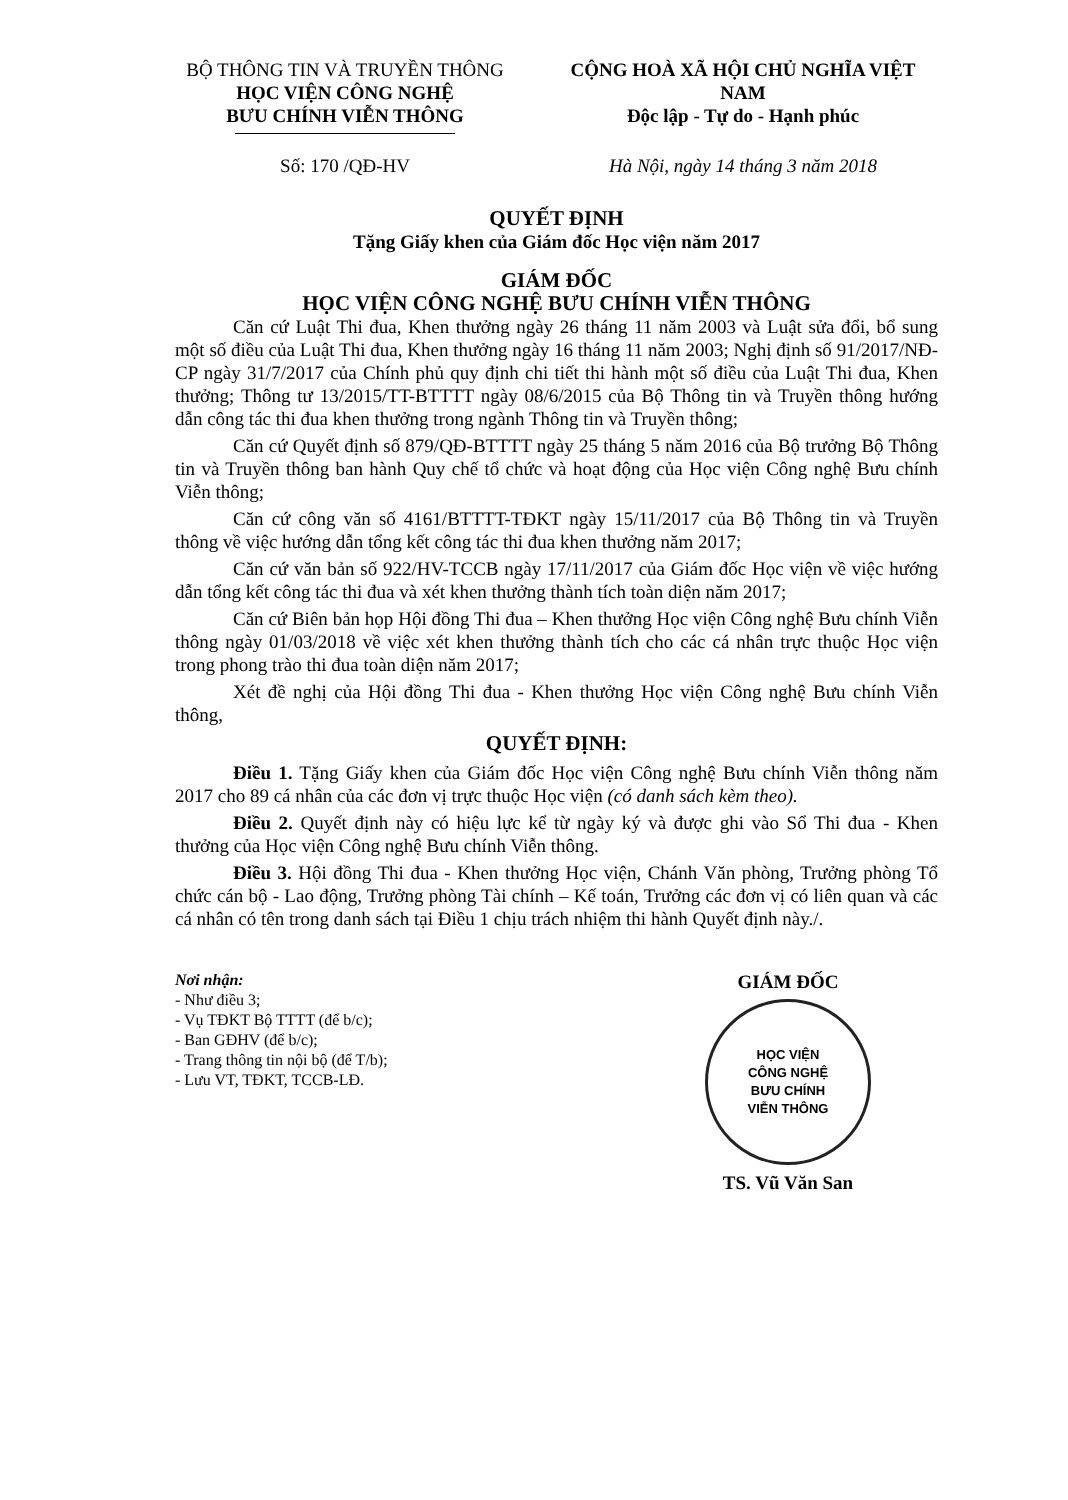BỘ THÔNG TIN VÀ TRUYỀN THÔNG
HỌC VIỆN CÔNG NGHỆ
BƯU CHÍNH VIỄN THÔNG
CỘNG HOÀ XÃ HỘI CHỦ NGHĨA VIỆT NAM
Độc lập - Tự do - Hạnh phúc
Số: 170 /QĐ-HV Hà Nội, ngày 14 tháng 3 năm 2018
QUYẾT ĐỊNH
Tặng Giấy khen của Giám đốc Học viện năm 2017
GIÁM ĐỐC
HỌC VIỆN CÔNG NGHỆ BƯU CHÍNH VIỄN THÔNG
Căn cứ Luật Thi đua, Khen thưởng ngày 26 tháng 11 năm 2003 và Luật sửa đổi, bổ sung một số điều của Luật Thi đua, Khen thưởng ngày 16 tháng 11 năm 2003; Nghị định số 91/2017/NĐ-CP ngày 31/7/2017 của Chính phủ quy định chi tiết thi hành một số điều của Luật Thi đua, Khen thưởng; Thông tư 13/2015/TT-BTTTT ngày 08/6/2015 của Bộ Thông tin và Truyền thông hướng dẫn công tác thi đua khen thưởng trong ngành Thông tin và Truyền thông;
Căn cứ Quyết định số 879/QĐ-BTTTT ngày 25 tháng 5 năm 2016 của Bộ trưởng Bộ Thông tin và Truyền thông ban hành Quy chế tổ chức và hoạt động của Học viện Công nghệ Bưu chính Viễn thông;
Căn cứ công văn số 4161/BTTTT-TĐKT ngày 15/11/2017 của Bộ Thông tin và Truyền thông về việc hướng dẫn tổng kết công tác thi đua khen thưởng năm 2017;
Căn cứ văn bản số 922/HV-TCCB ngày 17/11/2017 của Giám đốc Học viện về việc hướng dẫn tổng kết công tác thi đua và xét khen thưởng thành tích toàn diện năm 2017;
Căn cứ Biên bản họp Hội đồng Thi đua – Khen thưởng Học viện Công nghệ Bưu chính Viễn thông ngày 01/03/2018 về việc xét khen thưởng thành tích cho các cá nhân trực thuộc Học viện trong phong trào thi đua toàn diện năm 2017;
Xét đề nghị của Hội đồng Thi đua - Khen thưởng Học viện Công nghệ Bưu chính Viễn thông,
QUYẾT ĐỊNH:
Điều 1. Tặng Giấy khen của Giám đốc Học viện Công nghệ Bưu chính Viễn thông năm 2017 cho 89 cá nhân của các đơn vị trực thuộc Học viện (có danh sách kèm theo).
Điều 2. Quyết định này có hiệu lực kể từ ngày ký và được ghi vào Sổ Thi đua - Khen thưởng của Học viện Công nghệ Bưu chính Viễn thông.
Điều 3. Hội đồng Thi đua - Khen thưởng Học viện, Chánh Văn phòng, Trưởng phòng Tổ chức cán bộ - Lao động, Trưởng phòng Tài chính – Kế toán, Trưởng các đơn vị có liên quan và các cá nhân có tên trong danh sách tại Điều 1 chịu trách nhiệm thi hành Quyết định này./.
Nơi nhận:
- Như điều 3;
- Vụ TĐKT Bộ TTTT (để b/c);
- Ban GĐHV (để b/c);
- Trang thông tin nội bộ (để T/b);
- Lưu VT, TĐKT, TCCB-LĐ.
GIÁM ĐỐC
HỌC VIỆN
CÔNG NGHỆ
BƯU CHÍNH
VIỄN THÔNG
TS. Vũ Văn San